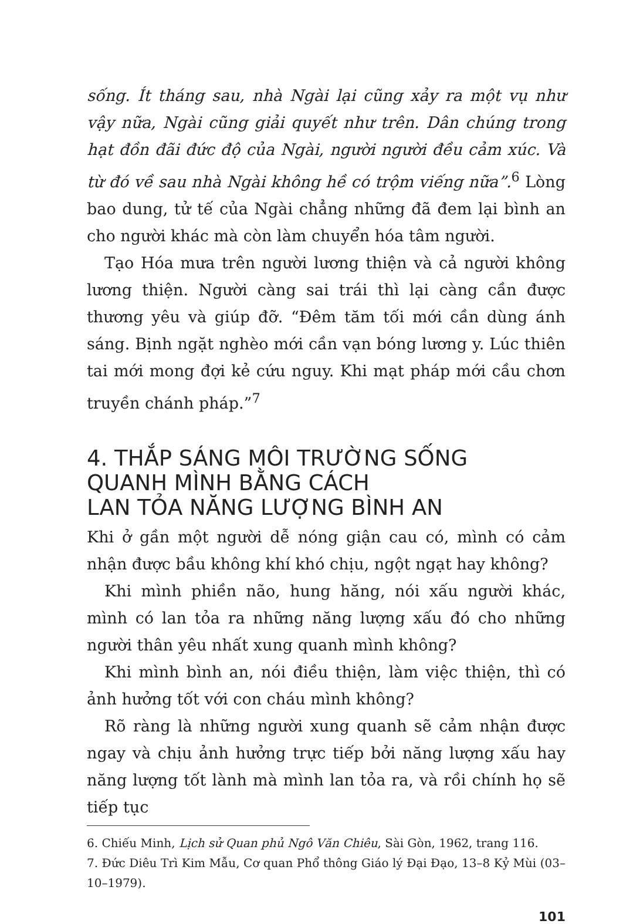sống. Ít tháng sau, nhà Ngài lại cũng xảy ra một vụ như vậy nữa, Ngài cũng giải quyết như trên. Dân chúng trong hạt đồn đãi đức độ của Ngài, người người đều cảm xúc. Và từ đó về sau nhà Ngài không hề có trộm viếng nữa”.<sup>6</sup> Lòng bao dung, tử tế của Ngài chẳng những đã đem lại bình an cho người khác mà còn làm chuyển hóa tâm người.
Tạo Hóa mưa trên người lương thiện và cả người không lương thiện. Người càng sai trái thì lại càng cần được thương yêu và giúp đỡ. “Đêm tăm tối mới cần dùng ánh sáng. Bịnh ngặt nghèo mới cần vạn bóng lương y. Lúc thiên tai mới mong đợi kẻ cứu nguy. Khi mạt pháp mới cầu chơn truyền chánh pháp.”<sup>7</sup>
4. THẮP SÁNG MÔI TRƯỜNG SỐNG
QUANH MÌNH BẰNG CÁCH
LAN TỎA NĂNG LƯỢNG BÌNH AN
Khi ở gần một người dễ nóng giận cau có, mình có cảm nhận được bầu không khí khó chịu, ngột ngạt hay không?
Khi mình phiền não, hung hăng, nói xấu người khác, mình có lan tỏa ra những năng lượng xấu đó cho những người thân yêu nhất xung quanh mình không?
Khi mình bình an, nói điều thiện, làm việc thiện, thì có ảnh hưởng tốt với con cháu mình không?
Rõ ràng là những người xung quanh sẽ cảm nhận được ngay và chịu ảnh hưởng trực tiếp bởi năng lượng xấu hay năng lượng tốt lành mà mình lan tỏa ra, và rồi chính họ sẽ tiếp tục
6. Chiếu Minh, Lịch sử Quan phủ Ngô Văn Chiêu, Sài Gòn, 1962, trang 116.
7. Đức Diêu Trì Kim Mẫu, Cơ quan Phổ thông Giáo lý Đại Đạo, 13–8 Kỷ Mùi (03–10–1979).
101